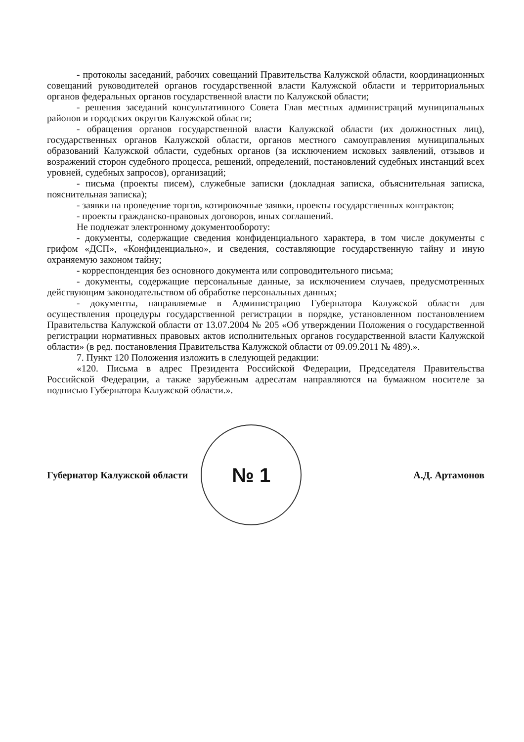- протоколы заседаний, рабочих совещаний Правительства Калужской области, координационных совещаний руководителей органов государственной власти Калужской области и территориальных органов федеральных органов государственной власти по Калужской области;
- решения заседаний консультативного Совета Глав местных администраций муниципальных районов и городских округов Калужской области;
- обращения органов государственной власти Калужской области (их должностных лиц), государственных органов Калужской области, органов местного самоуправления муниципальных образований Калужской области, судебных органов (за исключением исковых заявлений, отзывов и возражений сторон судебного процесса, решений, определений, постановлений судебных инстанций всех уровней, судебных запросов), организаций;
- письма (проекты писем), служебные записки (докладная записка, объяснительная записка, пояснительная записка);
- заявки на проведение торгов, котировочные заявки, проекты государственных контрактов;
- проекты гражданско-правовых договоров, иных соглашений.
Не подлежат электронному документообороту:
- документы, содержащие сведения конфиденциального характера, в том числе документы с грифом «ДСП», «Конфиденциально», и сведения, составляющие государственную тайну и иную охраняемую законом тайну;
- корреспонденция без основного документа или сопроводительного письма;
- документы, содержащие персональные данные, за исключением случаев, предусмотренных действующим законодательством об обработке персональных данных;
- документы, направляемые в Администрацию Губернатора Калужской области для осуществления процедуры государственной регистрации в порядке, установленном постановлением Правительства Калужской области от 13.07.2004 № 205 «Об утверждении Положения о государственной регистрации нормативных правовых актов исполнительных органов государственной власти Калужской области» (в ред. постановления Правительства Калужской области от 09.09.2011 № 489).».
7. Пункт 120 Положения изложить в следующей редакции:
«120. Письма в адрес Президента Российской Федерации, Председателя Правительства Российской Федерации, а также зарубежным адресатам направляются на бумажном носителе за подписью Губернатора Калужской области.».
Губернатор Калужской области
№ 1
А.Д. Артамонов